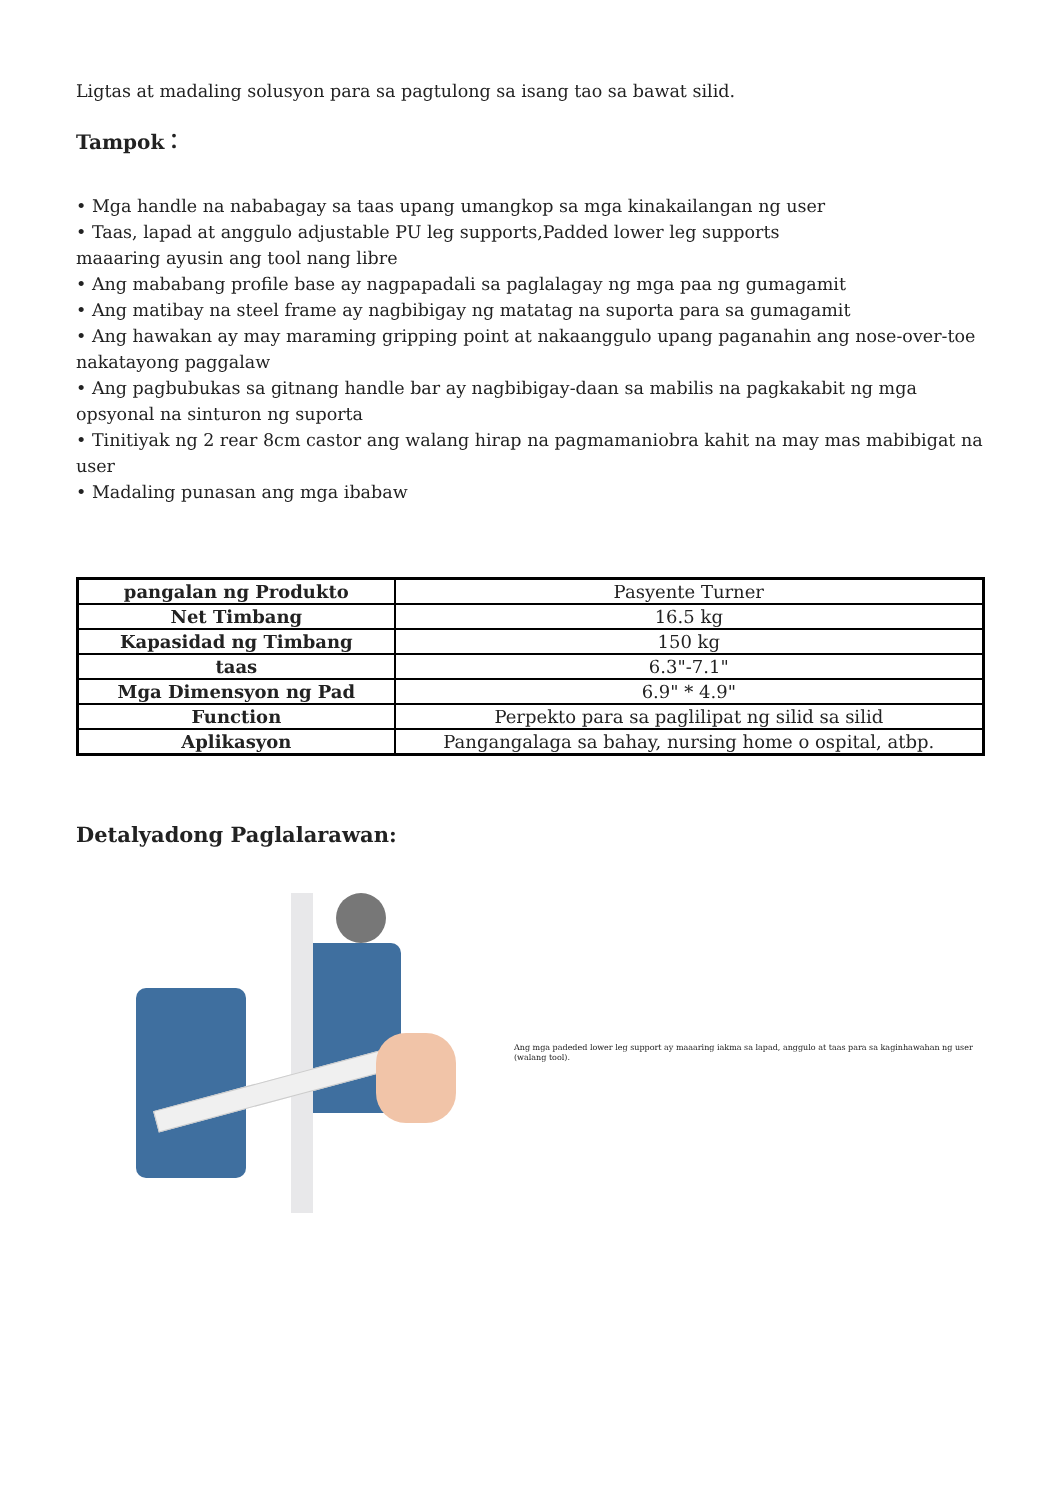Ligtas at madaling solusyon para sa pagtulong sa isang tao sa bawat silid.
Tampok：
• Mga handle na nababagay sa taas upang umangkop sa mga kinakailangan ng user
• Taas, lapad at anggulo adjustable PU leg supports,Padded lower leg supports
maaaring ayusin ang tool nang libre
• Ang mababang profile base ay nagpapadali sa paglalagay ng mga paa ng gumagamit
• Ang matibay na steel frame ay nagbibigay ng matatag na suporta para sa gumagamit
• Ang hawakan ay may maraming gripping point at nakaanggulo upang paganahin ang nose-over-toe nakatayong paggalaw
• Ang pagbubukas sa gitnang handle bar ay nagbibigay-daan sa mabilis na pagkakabit ng mga opsyonal na sinturon ng suporta
• Tinitiyak ng 2 rear 8cm castor ang walang hirap na pagmamaniobra kahit na may mas mabibigat na user
• Madaling punasan ang mga ibabaw
| pangalan ng Produkto | Pasyente Turner |
| Net Timbang | 16.5 kg |
| Kapasidad ng Timbang | 150 kg |
| taas | 6.3"-7.1" |
| Mga Dimensyon ng Pad | 6.9" * 4.9" |
| Function | Perpekto para sa paglilipat ng silid sa silid |
| Aplikasyon | Pangangalaga sa bahay, nursing home o ospital, atbp. |
Detalyadong Paglalarawan:
Ang mga padeded lower leg support ay maaaring iakma sa lapad, anggulo at taas para sa kaginhawahan ng user (walang tool).